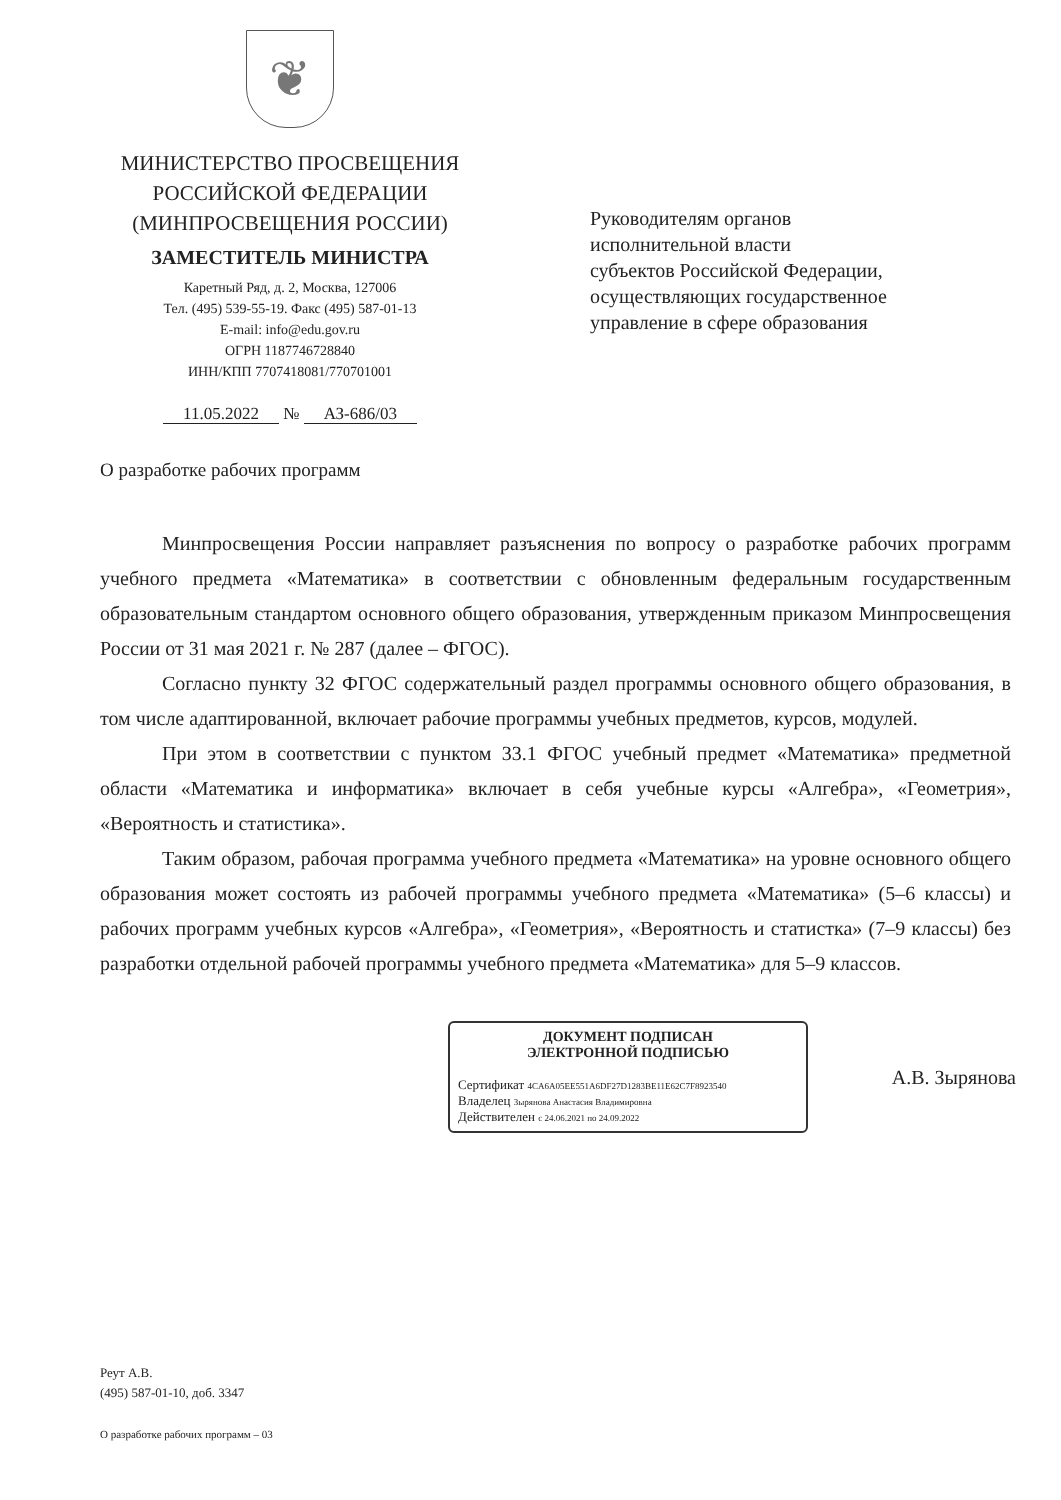❦
МИНИСТЕРСТВО ПРОСВЕЩЕНИЯ
РОССИЙСКОЙ ФЕДЕРАЦИИ
(МИНПРОСВЕЩЕНИЯ РОССИИ)
ЗАМЕСТИТЕЛЬ МИНИСТРА
Каретный Ряд, д. 2, Москва, 127006
Тел. (495) 539-55-19. Факс (495) 587-01-13
E-mail: info@edu.gov.ru
ОГРН 1187746728840
ИНН/КПП 7707418081/770701001
11.05.2022 № АЗ-686/03
Руководителям органов
исполнительной власти
субъектов Российской Федерации,
осуществляющих государственное
управление в сфере образования
О разработке рабочих программ
Минпросвещения России направляет разъяснения по вопросу о разработке рабочих программ учебного предмета «Математика» в соответствии с обновленным федеральным государственным образовательным стандартом основного общего образования, утвержденным приказом Минпросвещения России от 31 мая 2021 г. № 287 (далее – ФГОС).
Согласно пункту 32 ФГОС содержательный раздел программы основного общего образования, в том числе адаптированной, включает рабочие программы учебных предметов, курсов, модулей.
При этом в соответствии с пунктом 33.1 ФГОС учебный предмет «Математика» предметной области «Математика и информатика» включает в себя учебные курсы «Алгебра», «Геометрия», «Вероятность и статистика».
Таким образом, рабочая программа учебного предмета «Математика» на уровне основного общего образования может состоять из рабочей программы учебного предмета «Математика» (5–6 классы) и рабочих программ учебных курсов «Алгебра», «Геометрия», «Вероятность и статистка» (7–9 классы) без разработки отдельной рабочей программы учебного предмета «Математика» для 5–9 классов.
ДОКУМЕНТ ПОДПИСАН
ЭЛЕКТРОННОЙ ПОДПИСЬЮ
Сертификат 4CA6A05EE551A6DF27D1283BE11E62C7F8923540
Владелец Зырянова Анастасия Владимировна
Действителен с 24.06.2021 по 24.09.2022
А.В. Зырянова
Реут А.В.
(495) 587-01-10, доб. 3347
О разработке рабочих программ – 03